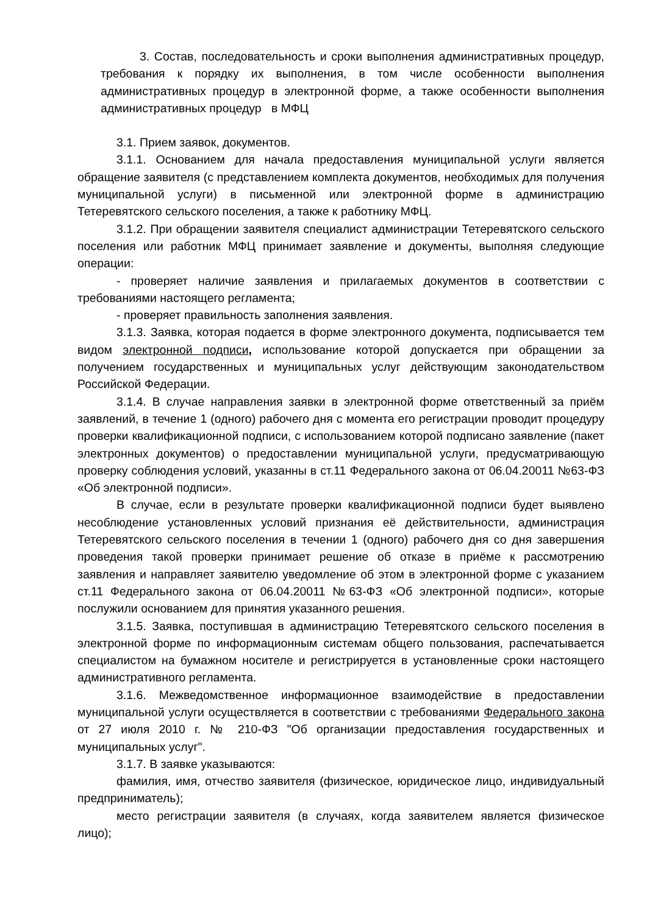3. Состав, последовательность и сроки выполнения административных процедур, требования к порядку их выполнения, в том числе особенности выполнения административных процедур в электронной форме, а также особенности выполнения административных процедур в МФЦ
3.1. Прием заявок, документов.
3.1.1. Основанием для начала предоставления муниципальной услуги является обращение заявителя (с представлением комплекта документов, необходимых для получения муниципальной услуги) в письменной или электронной форме в администрацию Тетеревятского сельского поселения, а также к работнику МФЦ.
3.1.2. При обращении заявителя специалист администрации Тетеревятского сельского поселения или работник МФЦ принимает заявление и документы, выполняя следующие операции:
- проверяет наличие заявления и прилагаемых документов в соответствии с требованиями настоящего регламента;
- проверяет правильность заполнения заявления.
3.1.3. Заявка, которая подается в форме электронного документа, подписывается тем видом электронной подписи, использование которой допускается при обращении за получением государственных и муниципальных услуг действующим законодательством Российской Федерации.
3.1.4. В случае направления заявки в электронной форме ответственный за приём заявлений, в течение 1 (одного) рабочего дня с момента его регистрации проводит процедуру проверки квалификационной подписи, с использованием которой подписано заявление (пакет электронных документов) о предоставлении муниципальной услуги, предусматривающую проверку соблюдения условий, указанны в ст.11 Федерального закона от 06.04.20011 №63-ФЗ «Об электронной подписи».
В случае, если в результате проверки квалификационной подписи будет выявлено несоблюдение установленных условий признания её действительности, администрация Тетеревятского сельского поселения в течении 1 (одного) рабочего дня со дня завершения проведения такой проверки принимает решение об отказе в приёме к рассмотрению заявления и направляет заявителю уведомление об этом в электронной форме с указанием ст.11 Федерального закона от 06.04.20011 №63-ФЗ «Об электронной подписи», которые послужили основанием для принятия указанного решения.
3.1.5. Заявка, поступившая в администрацию Тетеревятского сельского поселения в электронной форме по информационным системам общего пользования, распечатывается специалистом на бумажном носителе и регистрируется в установленные сроки настоящего административного регламента.
3.1.6. Межведомственное информационное взаимодействие в предоставлении муниципальной услуги осуществляется в соответствии с требованиями Федерального закона от 27 июля 2010 г. № 210-ФЗ "Об организации предоставления государственных и муниципальных услуг".
3.1.7. В заявке указываются:
фамилия, имя, отчество заявителя (физическое, юридическое лицо, индивидуальный предприниматель);
место регистрации заявителя (в случаях, когда заявителем является физическое лицо);